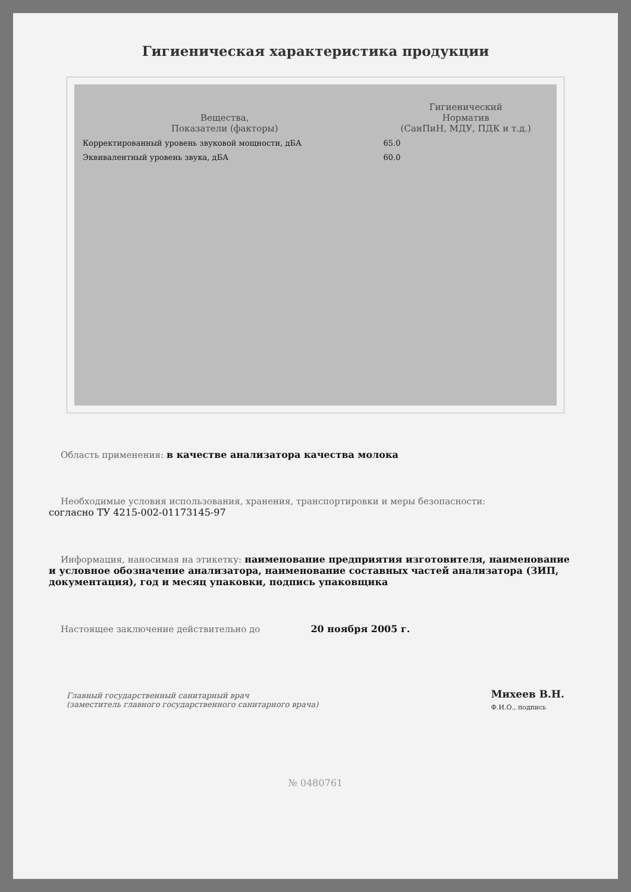Гигиеническая характеристика продукции
| Вещества, Показатели (факторы) | Гигиенический Норматив (СанПиН, МДУ, ПДК и т.д.) |
| --- | --- |
| Корректированный уровень звуковой мощности, дБА | 65.0 |
| Эквивалентный уровень звука, дБА | 60.0 |
Область применения: в качестве анализатора качества молока
Необходимые условия использования, хранения, транспортировки и меры безопасности:
согласно ТУ 4215-002-01173145-97
Информация, наносимая на этикетку: наименование предприятия изготовителя, наименование и условное обозначение анализатора, наименование составных частей анализатора (ЗИП, документация), год и месяц упаковки, подпись упаковщика
Настоящее заключение действительно до 20 ноября 2005 г.
Главный государственный санитарный врач
(заместитель главного государственного санитарного врача)
Михеев В.Н.
Ф.И.О., подпись
№ 0480761